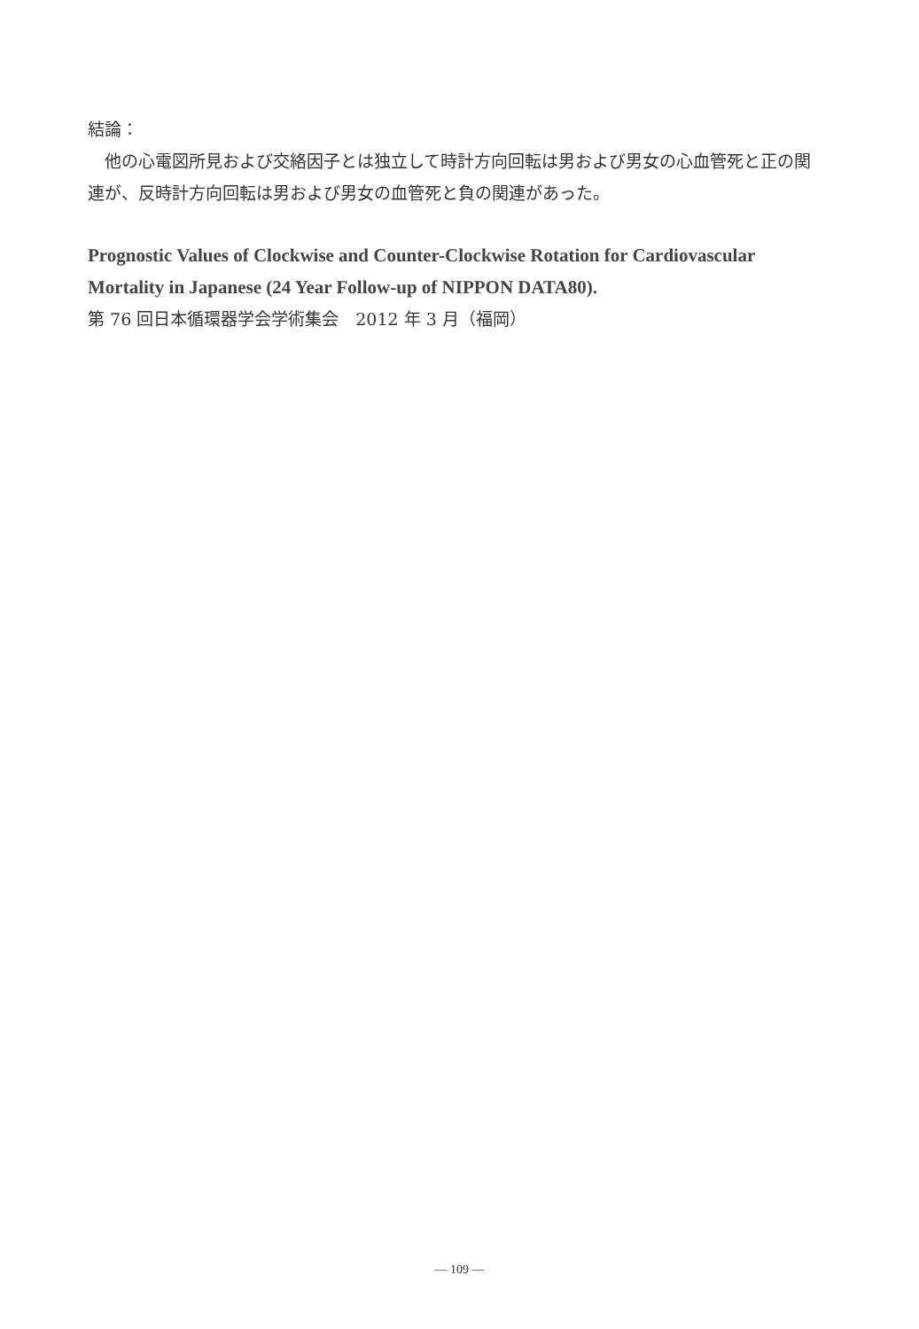結論：
　他の心電図所見および交絡因子とは独立して時計方向回転は男および男女の心血管死と正の関連が、反時計方向回転は男および男女の血管死と負の関連があった。
Prognostic Values of Clockwise and Counter-Clockwise Rotation for Cardiovascular Mortality in Japanese (24 Year Follow-up of NIPPON DATA80).
第 76 回日本循環器学会学術集会　2012 年 3 月（福岡）
— 109 —